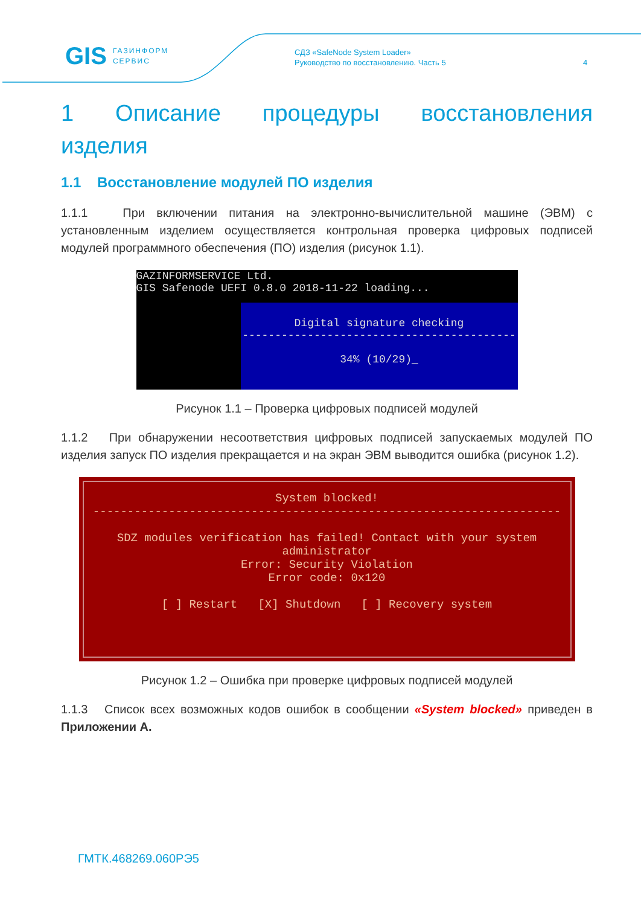GIS ГАЗИНФОРМ
СЕРВИС
СДЗ «SafeNode System Loader»
Руководство по восстановлению. Часть 5
4
1 Описание процедуры восстановления изделия
1.1 Восстановление модулей ПО изделия
1.1.1 При включении питания на электронно-вычислительной машине (ЭВМ) с установленным изделием осуществляется контрольная проверка цифровых подписей модулей программного обеспечения (ПО) изделия (рисунок 1.1).
GAZINFORMSERVICE Ltd.
GIS Safenode UEFI 0.8.0 2018-11-22 loading...
Digital signature checking
------------------------------------------
34% (10/29)_
Рисунок 1.1 – Проверка цифровых подписей модулей
1.1.2 При обнаружении несоответствия цифровых подписей запускаемых модулей ПО изделия запуск ПО изделия прекращается и на экран ЭВМ выводится ошибка (рисунок 1.2).
System blocked!
--------------------------------------------------------------------
SDZ modules verification has failed! Contact with your system administrator
Error: Security Violation
Error code: 0x120
[ ] Restart [X] Shutdown [ ] Recovery system
Рисунок 1.2 – Ошибка при проверке цифровых подписей модулей
1.1.3 Список всех возможных кодов ошибок в сообщении «System blocked» приведен в Приложении А.
ГМТК.468269.060РЭ5